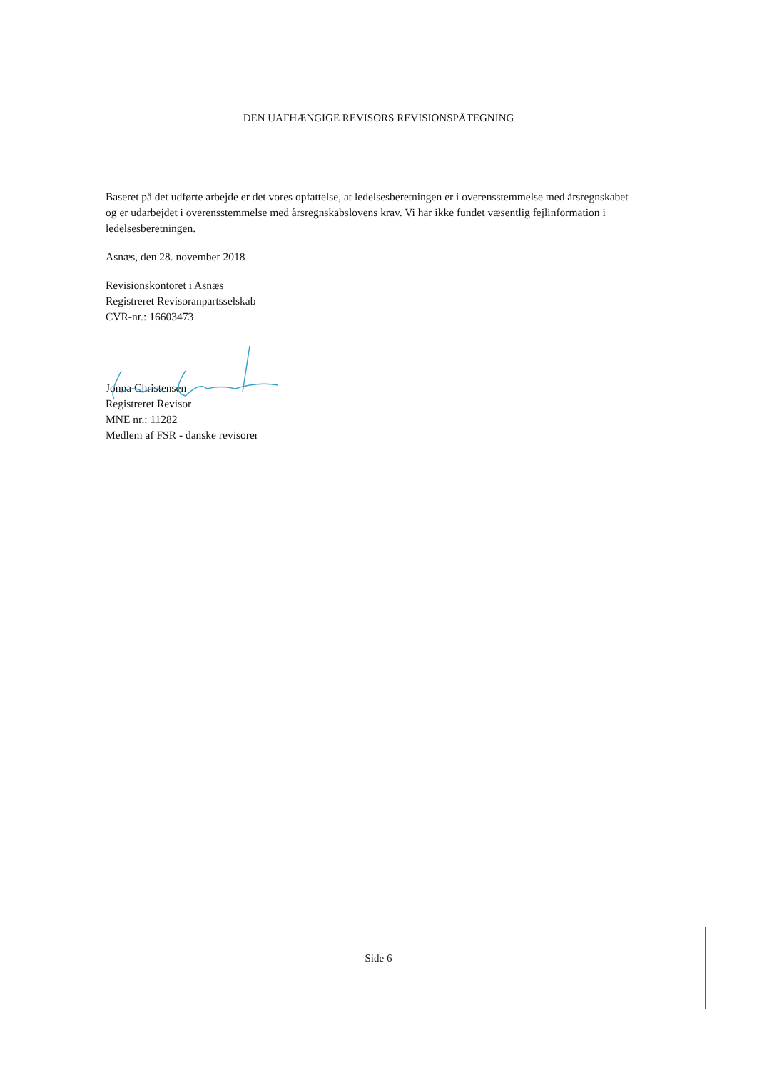DEN UAFHÆNGIGE REVISORS REVISIONSPÅTEGNING
Baseret på det udførte arbejde er det vores opfattelse, at ledelsesberetningen er i overensstemmelse med årsregnskabet og er udarbejdet i overensstemmelse med årsregnskabslovens krav. Vi har ikke fundet væsentlig fejlinformation i ledelsesberetningen.
Asnæs, den 28. november 2018
Revisionskontoret i Asnæs
Registreret Revisoranpartsselskab
CVR-nr.: 16603473
Jonna Christensen
Registreret Revisor
MNE nr.: 11282
Medlem af FSR - danske revisorer
Side 6